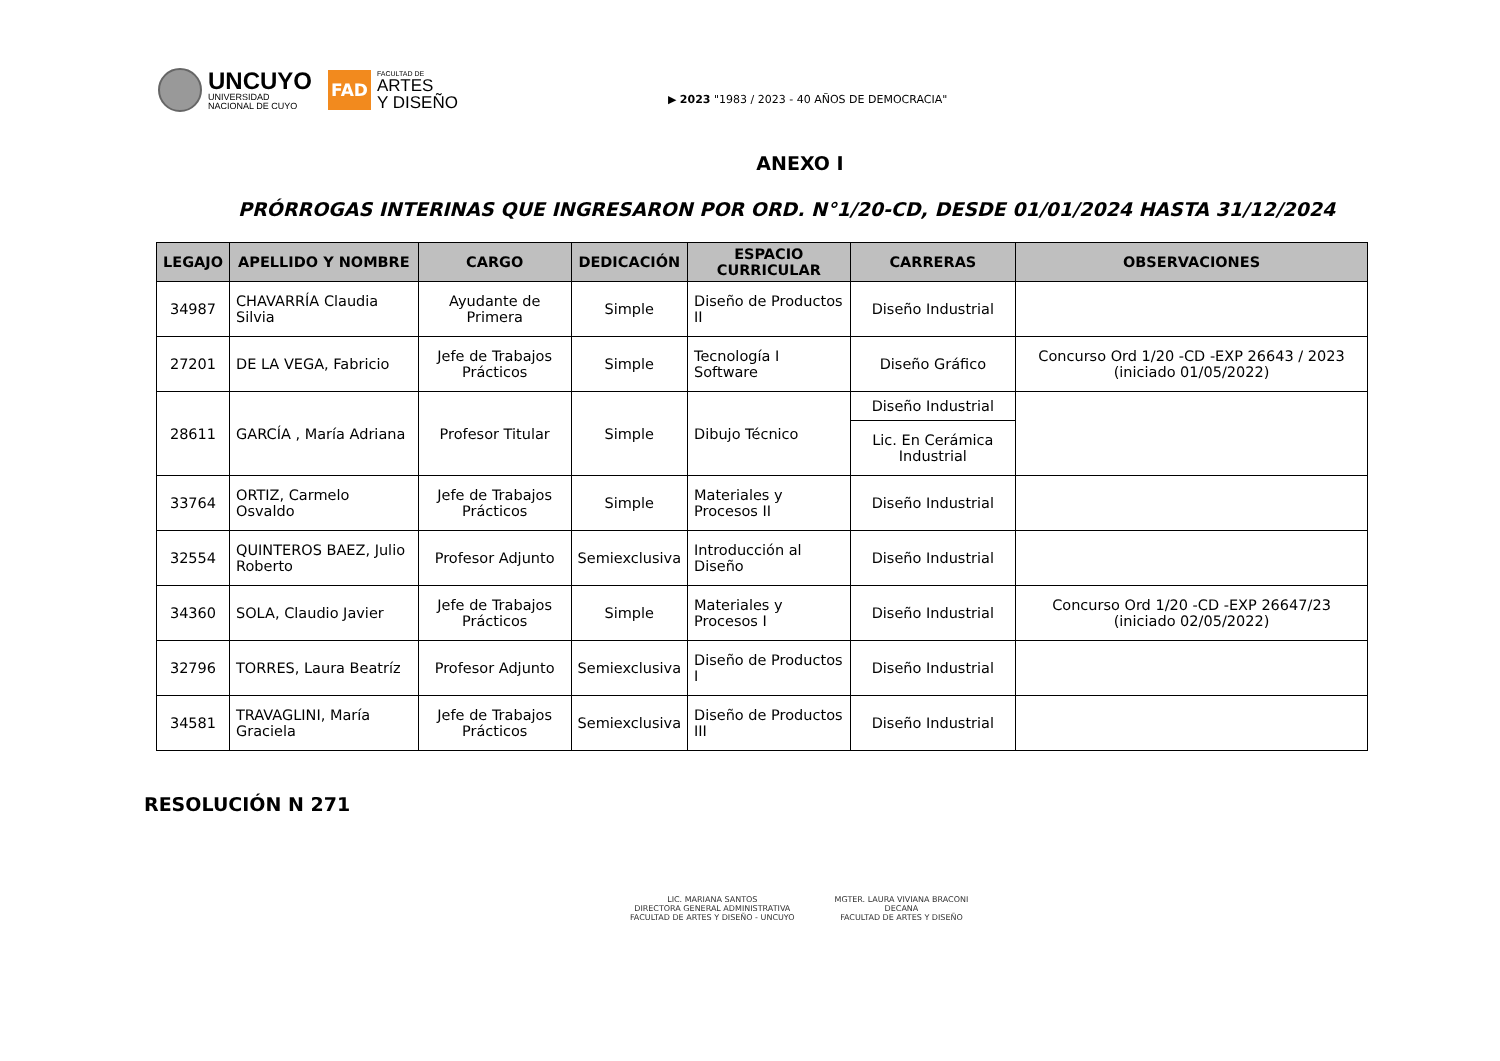UNCUYO
UNIVERSIDAD
NACIONAL DE CUYO
FAD
FACULTAD DE
ARTES
Y DISEÑO
▶ 2023 "1983 / 2023 - 40 AÑOS DE DEMOCRACIA"
ANEXO I
PRÓRROGAS INTERINAS QUE INGRESARON POR ORD. N°1/20-CD, DESDE 01/01/2024 HASTA 31/12/2024
| LEGAJO | APELLIDO Y NOMBRE | CARGO | DEDICACIÓN | ESPACIO CURRICULAR | CARRERAS | OBSERVACIONES |
| --- | --- | --- | --- | --- | --- | --- |
| 34987 | CHAVARRÍA Claudia Silvia | Ayudante de Primera | Simple | Diseño de Productos II | Diseño Industrial | |
| 27201 | DE LA VEGA, Fabricio | Jefe de Trabajos Prácticos | Simple | Tecnología I Software | Diseño Gráfico | Concurso Ord 1/20 -CD -EXP 26643 / 2023 (iniciado 01/05/2022) |
| 28611 | GARCÍA , María Adriana | Profesor Titular | Simple | Dibujo Técnico | Diseño Industrial | |
| | | | | | Lic. En Cerámica Industrial | |
| 33764 | ORTIZ, Carmelo Osvaldo | Jefe de Trabajos Prácticos | Simple | Materiales y Procesos II | Diseño Industrial | |
| 32554 | QUINTEROS BAEZ, Julio Roberto | Profesor Adjunto | Semiexclusiva | Introducción al Diseño | Diseño Industrial | |
| 34360 | SOLA, Claudio Javier | Jefe de Trabajos Prácticos | Simple | Materiales y Procesos I | Diseño Industrial | Concurso Ord 1/20 -CD -EXP 26647/23 (iniciado 02/05/2022) |
| 32796 | TORRES, Laura Beatríz | Profesor Adjunto | Semiexclusiva | Diseño de Productos I | Diseño Industrial | |
| 34581 | TRAVAGLINI, María Graciela | Jefe de Trabajos Prácticos | Semiexclusiva | Diseño de Productos III | Diseño Industrial | |
RESOLUCIÓN N 271
LIC. MARIANA SANTOS
DIRECTORA GENERAL ADMINISTRATIVA
FACULTAD DE ARTES Y DISEÑO - UNCUYO
MGTER. LAURA VIVIANA BRACONI
DECANA
FACULTAD DE ARTES Y DISEÑO